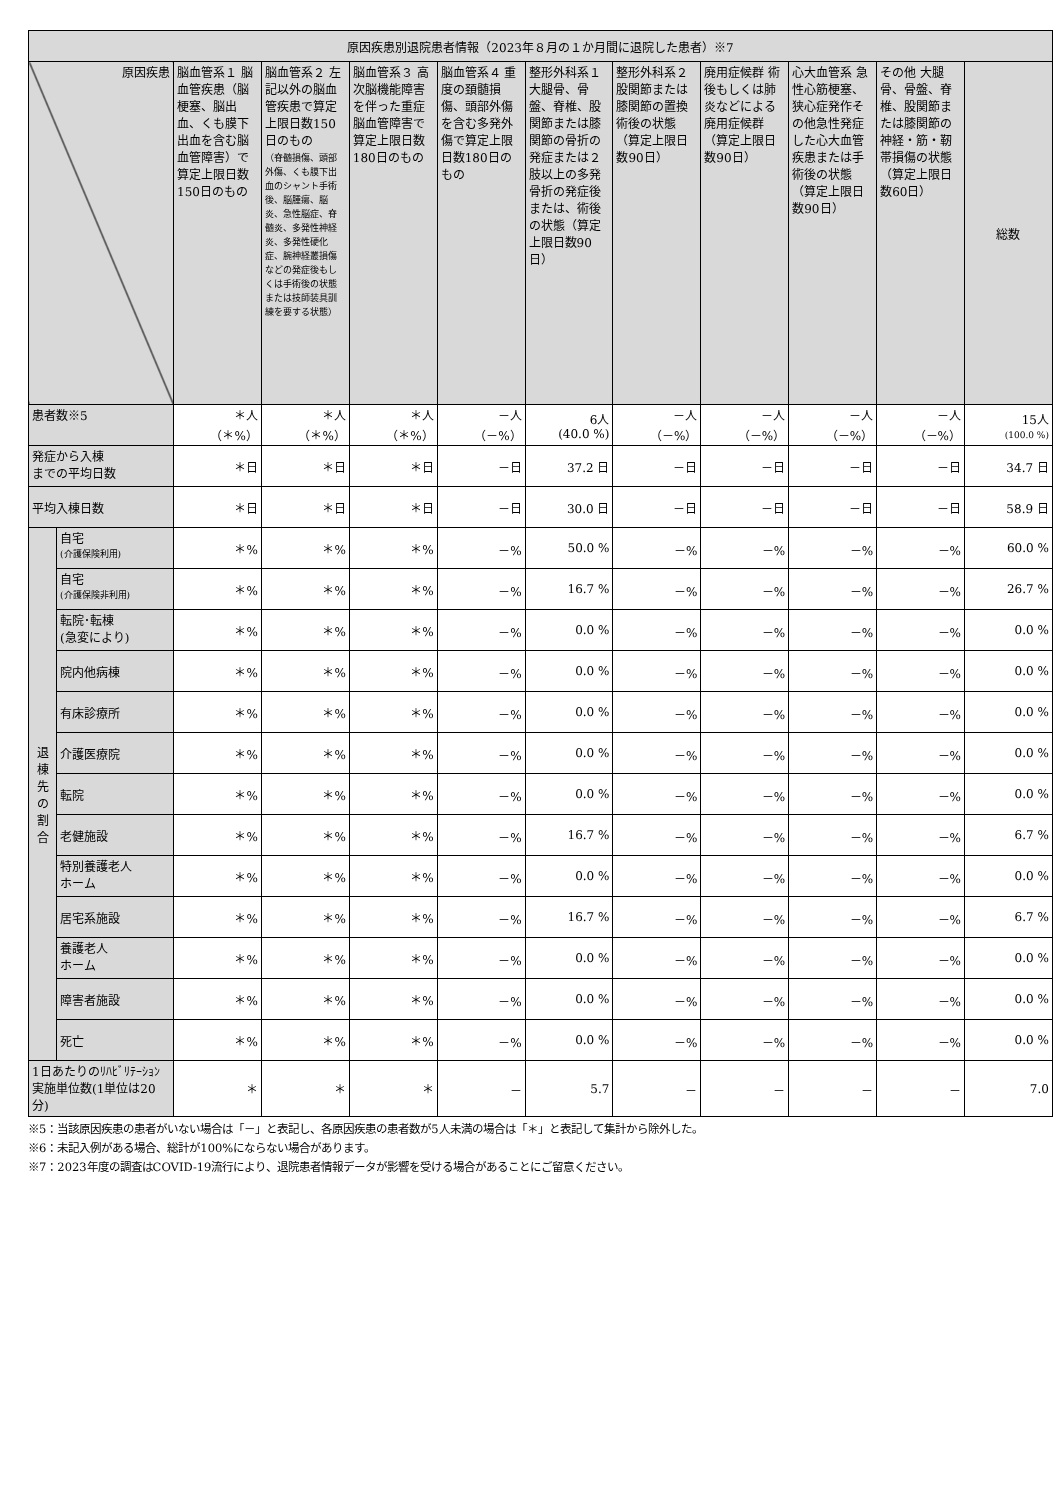| 原因疾患別退院患者情報（2023年８月の１か月間に退院した患者）※7 | | | | | | | | | | | |
| --- | --- | --- | --- | --- | --- | --- | --- | --- | --- | --- | --- |
| 原因疾患 | | 脳血管系１ 脳血管疾患（脳梗塞、脳出血、くも膜下出血を含む脳血管障害）で算定上限日数150日のもの | 脳血管系２ 左記以外の脳血管疾患で算定上限日数150日のもの （脊髄損傷、頭部外傷、くも膜下出血のシャント手術後、脳腫瘍、脳炎、急性脳症、脊髄炎、多発性神経炎、多発性硬化症、腕神経叢損傷などの発症後もしくは手術後の状態または技師装具訓練を要する状態） | 脳血管系３ 高次脳機能障害を伴った重症脳血管障害で算定上限日数180日のもの | 脳血管系４ 重度の頚髄損傷、頭部外傷を含む多発外傷で算定上限日数180日のもの | 整形外科系１大腿骨、骨盤、脊椎、股関節または膝関節の骨折の発症または２肢以上の多発骨折の発症後または、術後の状態（算定上限日数90日） | 整形外科系２股関節または膝関節の置換術後の状態（算定上限日数90日） | 廃用症候群 術後もしくは肺炎などによる廃用症候群（算定上限日数90日） | 心大血管系 急性心筋梗塞、狭心症発作その他急性発症した心大血管疾患または手術後の状態（算定上限日数90日） | その他 大腿骨、骨盤、脊椎、股関節または膝関節の神経・筋・靭帯損傷の状態（算定上限日数60日） | 総数 |
| 患者数※5 | | ＊人 （＊%） | ＊人 （＊%） | ＊人 （＊%） | －人 （－%） | 6人 (40.0 %) | －人 （－%） | －人 （－%） | －人 （－%） | －人 （－%） | 15人 (100.0 %) |
| 発症から入棟 までの平均日数 | | ＊日 | ＊日 | ＊日 | －日 | 37.2 日 | －日 | －日 | －日 | －日 | 34.7 日 |
| 平均入棟日数 | | ＊日 | ＊日 | ＊日 | －日 | 30.0 日 | －日 | －日 | －日 | －日 | 58.9 日 |
| 退 棟 先 の 割 合 | 自宅 (介護保険利用) | ＊% | ＊% | ＊% | －% | 50.0 % | －% | －% | －% | －% | 60.0 % |
| | 自宅 (介護保険非利用) | ＊% | ＊% | ＊% | －% | 16.7 % | －% | －% | －% | －% | 26.7 % |
| | 転院･転棟 (急変により) | ＊% | ＊% | ＊% | －% | 0.0 % | －% | －% | －% | －% | 0.0 % |
| | 院内他病棟 | ＊% | ＊% | ＊% | －% | 0.0 % | －% | －% | －% | －% | 0.0 % |
| | 有床診療所 | ＊% | ＊% | ＊% | －% | 0.0 % | －% | －% | －% | －% | 0.0 % |
| | 介護医療院 | ＊% | ＊% | ＊% | －% | 0.0 % | －% | －% | －% | －% | 0.0 % |
| | 転院 | ＊% | ＊% | ＊% | －% | 0.0 % | －% | －% | －% | －% | 0.0 % |
| | 老健施設 | ＊% | ＊% | ＊% | －% | 16.7 % | －% | －% | －% | －% | 6.7 % |
| | 特別養護老人 ホーム | ＊% | ＊% | ＊% | －% | 0.0 % | －% | －% | －% | －% | 0.0 % |
| | 居宅系施設 | ＊% | ＊% | ＊% | －% | 16.7 % | －% | －% | －% | －% | 6.7 % |
| | 養護老人 ホーム | ＊% | ＊% | ＊% | －% | 0.0 % | －% | －% | －% | －% | 0.0 % |
| | 障害者施設 | ＊% | ＊% | ＊% | －% | 0.0 % | －% | －% | －% | －% | 0.0 % |
| | 死亡 | ＊% | ＊% | ＊% | －% | 0.0 % | －% | －% | －% | －% | 0.0 % |
| 1日あたりのﾘﾊﾋﾞﾘﾃｰｼｮﾝ実施単位数(1単位は20分) | | ＊ | ＊ | ＊ | － | 5.7 | － | － | － | － | 7.0 |
※5：当該原因疾患の患者がいない場合は「－」と表記し、各原因疾患の患者数が5人未満の場合は「＊」と表記して集計から除外した。
※6：未記入例がある場合、総計が100%にならない場合があります。
※7：2023年度の調査はCOVID-19流行により、退院患者情報データが影響を受ける場合があることにご留意ください。